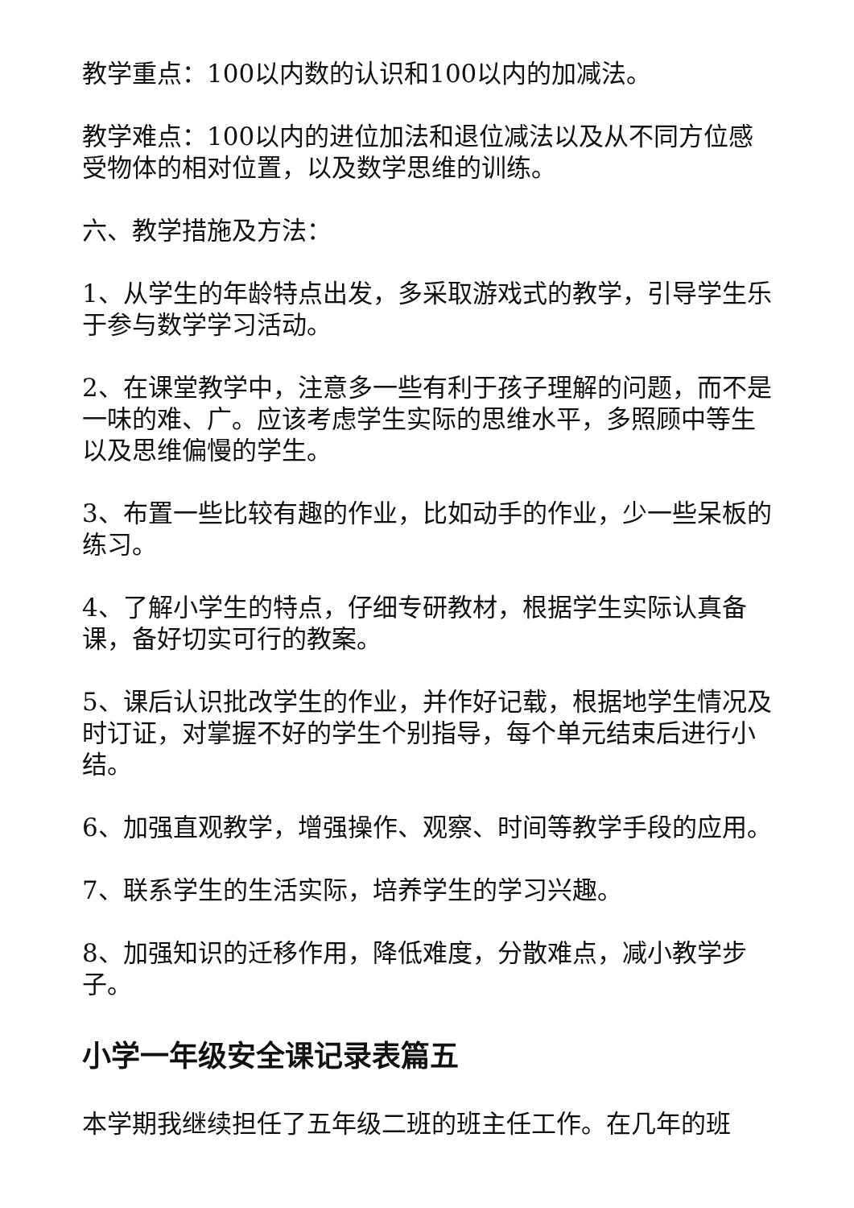教学重点：100以内数的认识和100以内的加减法。
教学难点：100以内的进位加法和退位减法以及从不同方位感受物体的相对位置，以及数学思维的训练。
六、教学措施及方法：
1、从学生的年龄特点出发，多采取游戏式的教学，引导学生乐于参与数学学习活动。
2、在课堂教学中，注意多一些有利于孩子理解的问题，而不是一味的难、广。应该考虑学生实际的思维水平，多照顾中等生以及思维偏慢的学生。
3、布置一些比较有趣的作业，比如动手的作业，少一些呆板的练习。
4、了解小学生的特点，仔细专研教材，根据学生实际认真备课，备好切实可行的教案。
5、课后认识批改学生的作业，并作好记载，根据地学生情况及时订证，对掌握不好的学生个别指导，每个单元结束后进行小结。
6、加强直观教学，增强操作、观察、时间等教学手段的应用。
7、联系学生的生活实际，培养学生的学习兴趣。
8、加强知识的迁移作用，降低难度，分散难点，减小教学步子。
小学一年级安全课记录表篇五
本学期我继续担任了五年级二班的班主任工作。在几年的班